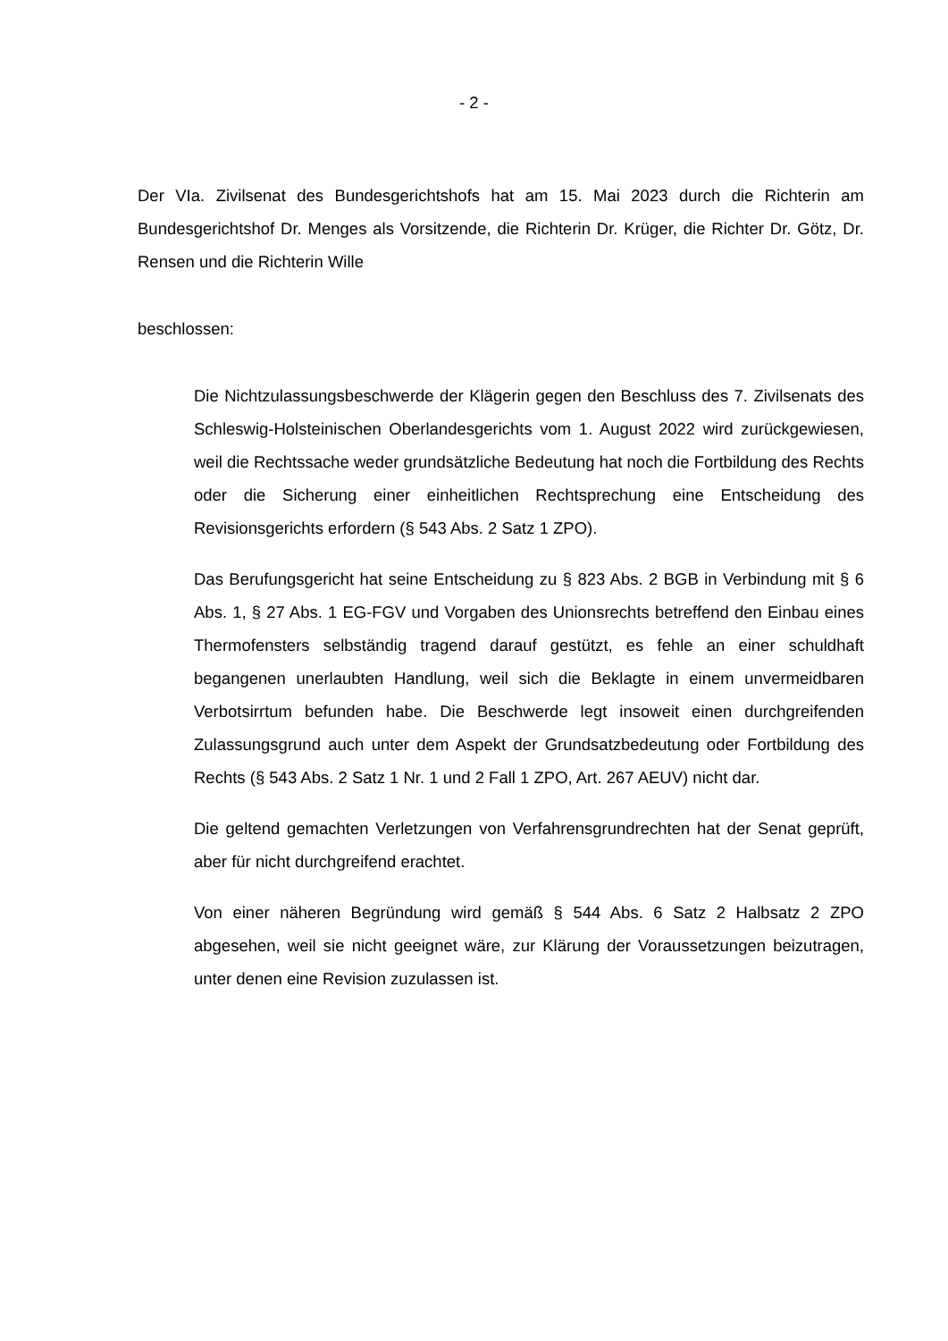- 2 -
Der VIa. Zivilsenat des Bundesgerichtshofs hat am 15. Mai 2023 durch die Richterin am Bundesgerichtshof Dr. Menges als Vorsitzende, die Richterin Dr. Krüger, die Richter Dr. Götz, Dr. Rensen und die Richterin Wille
beschlossen:
Die Nichtzulassungsbeschwerde der Klägerin gegen den Beschluss des 7. Zivilsenats des Schleswig-Holsteinischen Oberlandesgerichts vom 1. August 2022 wird zurückgewiesen, weil die Rechtssache weder grundsätzliche Bedeutung hat noch die Fortbildung des Rechts oder die Sicherung einer einheitlichen Rechtsprechung eine Entscheidung des Revisionsgerichts erfordern (§ 543 Abs. 2 Satz 1 ZPO).
Das Berufungsgericht hat seine Entscheidung zu § 823 Abs. 2 BGB in Verbindung mit § 6 Abs. 1, § 27 Abs. 1 EG-FGV und Vorgaben des Unionsrechts betreffend den Einbau eines Thermofensters selbständig tragend darauf gestützt, es fehle an einer schuldhaft begangenen unerlaubten Handlung, weil sich die Beklagte in einem unvermeidbaren Verbotsirrtum befunden habe. Die Beschwerde legt insoweit einen durchgreifenden Zulassungsgrund auch unter dem Aspekt der Grundsatzbedeutung oder Fortbildung des Rechts (§ 543 Abs. 2 Satz 1 Nr. 1 und 2 Fall 1 ZPO, Art. 267 AEUV) nicht dar.
Die geltend gemachten Verletzungen von Verfahrensgrundrechten hat der Senat geprüft, aber für nicht durchgreifend erachtet.
Von einer näheren Begründung wird gemäß § 544 Abs. 6 Satz 2 Halbsatz 2 ZPO abgesehen, weil sie nicht geeignet wäre, zur Klärung der Voraussetzungen beizutragen, unter denen eine Revision zuzulassen ist.